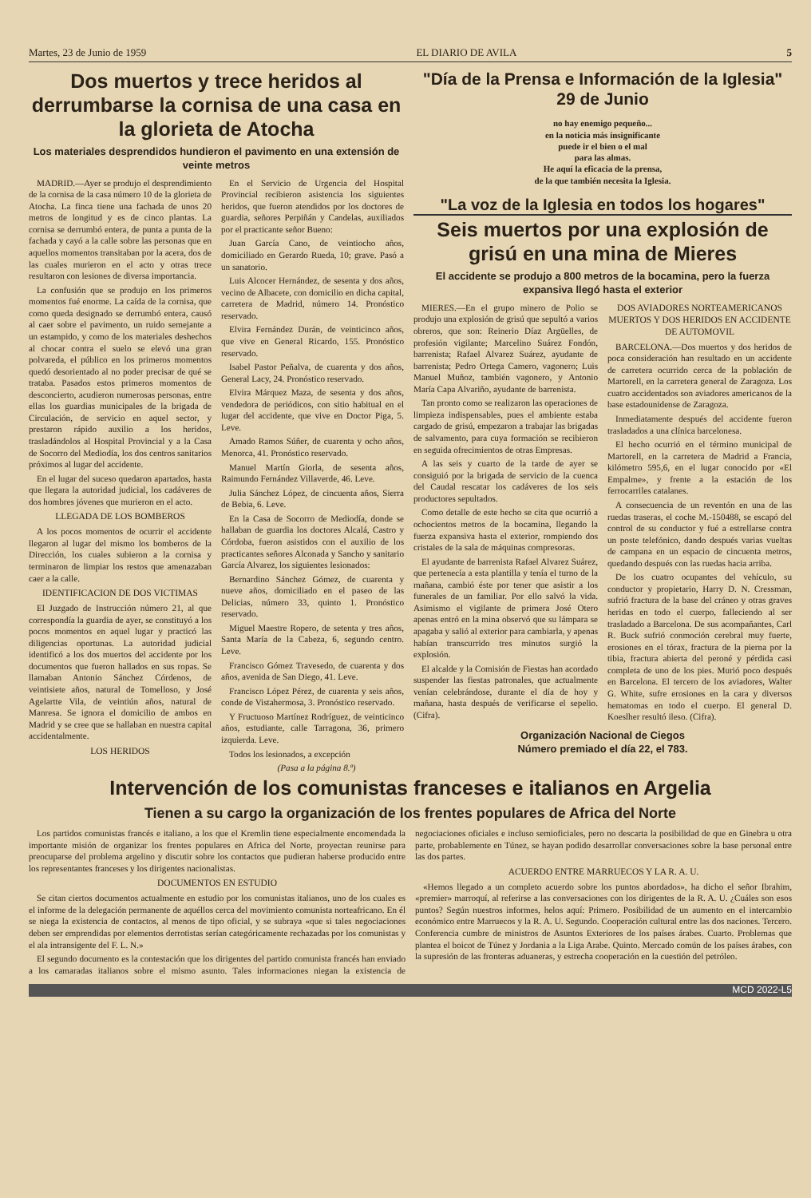Martes, 23 de Junio de 1959 EL DIARIO DE AVILA 5
Dos muertos y trece heridos al derrumbarse la cornisa de una casa en la glorieta de Atocha
Los materiales desprendidos hundieron el pavimento en una extensión de veinte metros
MADRID.—Ayer se produjo el desprendimiento de la cornisa de la casa número 10 de la glorieta de Atocha. La finca tiene una fachada de unos 20 metros de longitud y es de cinco plantas. La cornisa se derrumbó entera, de punta a punta de la fachada y cayó a la calle sobre las personas que en aquellos momentos transitaban por la acera, dos de las cuales murieron en el acto y otras trece resultaron con lesiones de diversa importancia.
La confusión que se produjo en los primeros momentos fué enorme. La caída de la cornisa, que como queda designado se derrumbó entera, causó al caer sobre el pavimento, un ruido semejante a un estampido, y como de los materiales deshechos al chocar contra el suelo se elevó una gran polvareda, el público en los primeros momentos quedó desorientado al no poder precisar de qué se trataba. Pasados estos primeros momentos de desconcierto, acudieron numerosas personas, entre ellas los guardias municipales de la brigada de Circulación, de servicio en aquel sector, y prestaron rápido auxilio a los heridos, trasladándolos al Hospital Provincial y a la Casa de Socorro del Mediodía, los dos centros sanitarios próximos al lugar del accidente.
En el lugar del suceso quedaron apartados, hasta que llegara la autoridad judicial, los cadáveres de dos hombres jóvenes que murieron en el acto.
LLEGADA DE LOS BOMBEROS
A los pocos momentos de ocurrir el accidente llegaron al lugar del mismo los bomberos de la Dirección, los cuales subieron a la cornisa y terminaron de limpiar los restos que amenazaban caer a la calle.
IDENTIFICACION DE DOS VICTIMAS
El Juzgado de Instrucción número 21, al que correspondía la guardia de ayer, se constituyó a los pocos momentos en aquel lugar y practicó las diligencias oportunas. La autoridad judicial identificó a los dos muertos del accidente por los documentos que fueron hallados en sus ropas. Se llamaban Antonio Sánchez Córdenos, de veintisiete años, natural de Tomelloso, y José Agelartte Vila, de veintiún años, natural de Manresa. Se ignora el domicilio de ambos en Madrid y se cree que se hallaban en nuestra capital accidentalmente.
LOS HERIDOS
En el Servicio de Urgencia del Hospital Provincial recibieron asistencia los siguientes heridos, que fueron atendidos por los doctores de guardia, señores Perpiñán y Candelas, auxiliados por el practicante señor Bueno:
Juan García Cano, de veintiocho años, domiciliado en Gerardo Rueda, 10; grave. Pasó a un sanatorio.
Luis Alcocer Hernández, de sesenta y dos años, vecino de Albacete, con domicilio en dicha capital, carretera de Madrid, número 14. Pronóstico reservado.
Elvira Fernández Durán, de veinticinco años, que vive en General Ricardo, 155. Pronóstico reservado.
Isabel Pastor Peñalva, de cuarenta y dos años, General Lacy, 24. Pronóstico reservado.
Elvira Márquez Maza, de sesenta y dos años, vendedora de periódicos, con sitio habitual en el lugar del accidente, que vive en Doctor Piga, 5. Leve.
Amado Ramos Súñer, de cuarenta y ocho años, Menorca, 41. Pronóstico reservado.
Manuel Martín Giorla, de sesenta años, Raimundo Fernández Villaverde, 46. Leve.
Julia Sánchez López, de cincuenta años, Sierra de Bebia, 6. Leve.
En la Casa de Socorro de Mediodía, donde se hallaban de guardia los doctores Alcalá, Castro y Córdoba, fueron asistidos con el auxilio de los practicantes señores Alconada y Sancho y sanitario García Alvarez, los siguientes lesionados:
Bernardino Sánchez Gómez, de cuarenta y nueve años, domiciliado en el paseo de las Delicias, número 33, quinto 1. Pronóstico reservado.
Miguel Maestre Ropero, de setenta y tres años, Santa María de la Cabeza, 6, segundo centro. Leve.
Francisco Gómez Travesedo, de cuarenta y dos años, avenida de San Diego, 41. Leve.
Francisco López Pérez, de cuarenta y seis años, conde de Vistahermosa, 3. Pronóstico reservado.
Y Fructuoso Martínez Rodríguez, de veinticinco años, estudiante, calle Tarragona, 36, primero izquierda. Leve.
Todos los lesionados, a excepción
(Pasa a la página 8.ª)
"Día de la Prensa e Información de la Iglesia"
29 de Junio
no hay enemigo pequeño...
en la noticia más insignificante
puede ir el bien o el mal
para las almas.
He aquí la eficacia de la prensa,
de la que también necesita la Iglesia.
"La voz de la Iglesia en todos los hogares"
Seis muertos por una explosión de grisú en una mina de Mieres
El accidente se produjo a 800 metros de la bocamina, pero la fuerza expansiva llegó hasta el exterior
MIERES.—En el grupo minero de Polio se produjo una explosión de grisú que sepultó a varios obreros, que son: Reinerio Díaz Argüelles, de profesión vigilante; Marcelino Suárez Fondón, barrenista; Rafael Alvarez Suárez, ayudante de barrenista; Pedro Ortega Camero, vagonero; Luis Manuel Muñoz, también vagonero, y Antonio María Capa Alvariño, ayudante de barrenista.
Tan pronto como se realizaron las operaciones de limpieza indispensables, pues el ambiente estaba cargado de grisú, empezaron a trabajar las brigadas de salvamento, para cuya formación se recibieron en seguida ofrecimientos de otras Empresas.
A las seis y cuarto de la tarde de ayer se consiguió por la brigada de servicio de la cuenca del Caudal rescatar los cadáveres de los seis productores sepultados.
Como detalle de este hecho se cita que ocurrió a ochocientos metros de la bocamina, llegando la fuerza expansiva hasta el exterior, rompiendo dos cristales de la sala de máquinas compresoras.
El ayudante de barrenista Rafael Alvarez Suárez, que pertenecía a esta plantilla y tenía el turno de la mañana, cambió éste por tener que asistir a los funerales de un familiar. Por ello salvó la vida. Asimismo el vigilante de primera José Otero apenas entró en la mina observó que su lámpara se apagaba y salió al exterior para cambiarla, y apenas habían transcurrido tres minutos surgió la explosión.
El alcalde y la Comisión de Fiestas han acordado suspender las fiestas patronales, que actualmente venían celebrándose, durante el día de hoy y mañana, hasta después de verificarse el sepelio. (Cifra).
DOS AVIADORES NORTEAMERICANOS MUERTOS Y DOS HERIDOS EN ACCIDENTE DE AUTOMOVIL
BARCELONA.—Dos muertos y dos heridos de poca consideración han resultado en un accidente de carretera ocurrido cerca de la población de Martorell, en la carretera general de Zaragoza. Los cuatro accidentados son aviadores americanos de la base estadounidense de Zaragoza.
Inmediatamente después del accidente fueron trasladados a una clínica barcelonesa.
El hecho ocurrió en el término municipal de Martorell, en la carretera de Madrid a Francia, kilómetro 595,6, en el lugar conocido por «El Empalme», y frente a la estación de los ferrocarriles catalanes.
A consecuencia de un reventón en una de las ruedas traseras, el coche M.-150488, se escapó del control de su conductor y fué a estrellarse contra un poste telefónico, dando después varias vueltas de campana en un espacio de cincuenta metros, quedando después con las ruedas hacia arriba.
De los cuatro ocupantes del vehículo, su conductor y propietario, Harry D. N. Cressman, sufrió fractura de la base del cráneo y otras graves heridas en todo el cuerpo, falleciendo al ser trasladado a Barcelona. De sus acompañantes, Carl R. Buck sufrió conmoción cerebral muy fuerte, erosiones en el tórax, fractura de la pierna por la tibia, fractura abierta del peroné y pérdida casi completa de uno de los pies. Murió poco después en Barcelona. El tercero de los aviadores, Walter G. White, sufre erosiones en la cara y diversos hematomas en todo el cuerpo. El general D. Koeslher resultó ileso. (Cifra).
Organización Nacional de Ciegos
Número premiado el día 22, el 783.
Intervención de los comunistas franceses e italianos en Argelia
Tienen a su cargo la organización de los frentes populares de Africa del Norte
Los partidos comunistas francés e italiano, a los que el Kremlin tiene especialmente encomendada la importante misión de organizar los frentes populares en Africa del Norte, proyectan reunirse para preocuparse del problema argelino y discutir sobre los contactos que pudieran haberse producido entre los representantes franceses y los dirigentes nacionalistas.
DOCUMENTOS EN ESTUDIO
Se citan ciertos documentos actualmente en estudio por los comunistas italianos, uno de los cuales es el informe de la delegación permanente de aquéllos cerca del movimiento comunista norteafricano. En él se niega la existencia de contactos, al menos de tipo oficial, y se subraya «que si tales negociaciones deben ser emprendidas por elementos derrotistas serían categóricamente rechazadas por los comunistas y el ala intransigente del F. L. N.»
El segundo documento es la contestación que los dirigentes del partido comunista francés han enviado a los camaradas italianos sobre el mismo asunto. Tales informaciones niegan la existencia de negociaciones oficiales e incluso semioficiales, pero no descarta la posibilidad de que en Ginebra u otra parte, probablemente en Túnez, se hayan podido desarrollar conversaciones sobre la base personal entre las dos partes.
ACUERDO ENTRE MARRUECOS Y LA R. A. U.
«Hemos llegado a un completo acuerdo sobre los puntos abordados», ha dicho el señor Ibrahim, «premier» marroquí, al referirse a las conversaciones con los dirigentes de la R. A. U. ¿Cuáles son esos puntos? Según nuestros informes, helos aquí: Primero. Posibilidad de un aumento en el intercambio económico entre Marruecos y la R. A. U. Segundo. Cooperación cultural entre las dos naciones. Tercero. Conferencia cumbre de ministros de Asuntos Exteriores de los países árabes. Cuarto. Problemas que plantea el boicot de Túnez y Jordania a la Liga Arabe. Quinto. Mercado común de los países árabes, con la supresión de las fronteras aduaneras, y estrecha cooperación en la cuestión del petróleo.
MCD 2022-L5